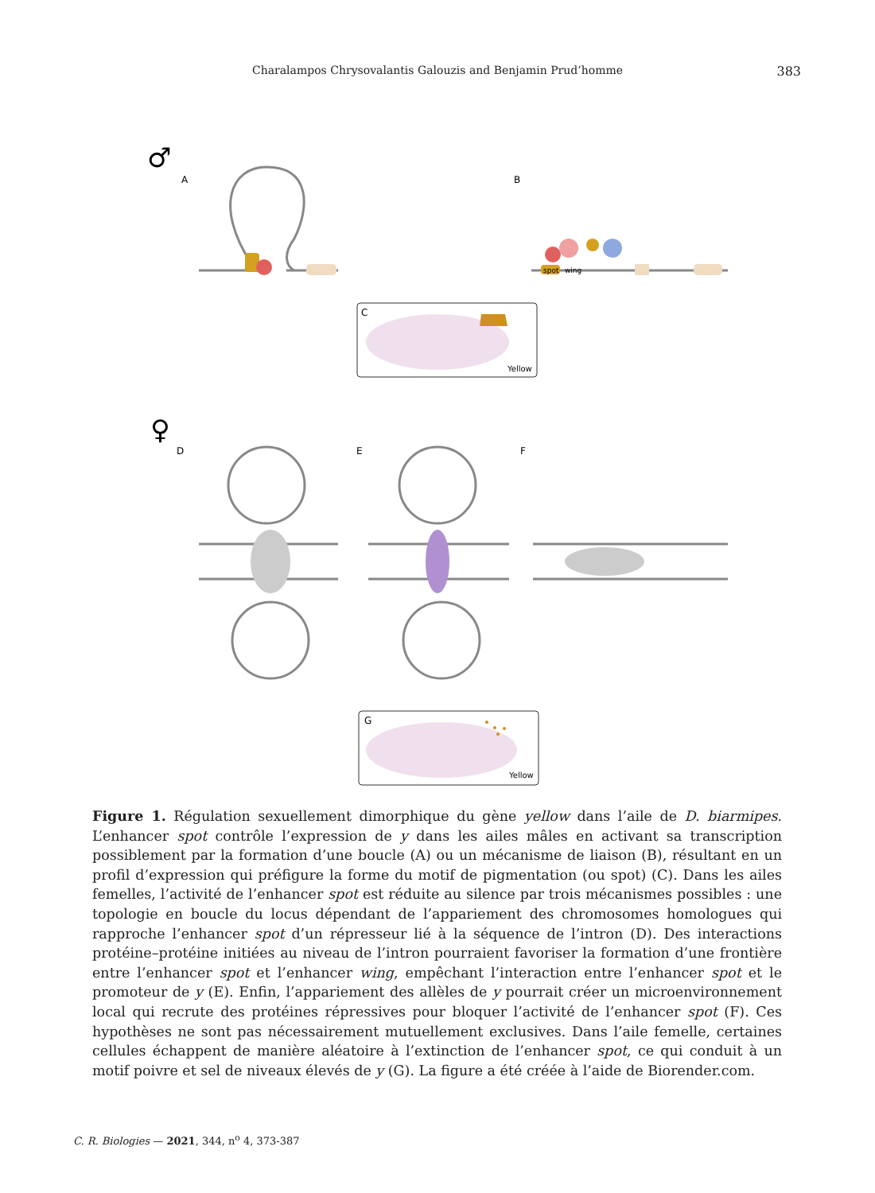Charalampos Chrysovalantis Galouzis and Benjamin Prud’homme
383
♂
A
B
spot
wing
C
Yellow
♀
D
E
F
G
Yellow
Figure 1. Régulation sexuellement dimorphique du gène yellow dans l’aile de D. biarmipes. L’enhancer spot contrôle l’expression de y dans les ailes mâles en activant sa transcription possiblement par la formation d’une boucle (A) ou un mécanisme de liaison (B), résultant en un profil d’expression qui préfigure la forme du motif de pigmentation (ou spot) (C). Dans les ailes femelles, l’activité de l’enhancer spot est réduite au silence par trois mécanismes possibles : une topologie en boucle du locus dépendant de l’appariement des chromosomes homologues qui rapproche l’enhancer spot d’un répresseur lié à la séquence de l’intron (D). Des interactions protéine–protéine initiées au niveau de l’intron pourraient favoriser la formation d’une frontière entre l’enhancer spot et l’enhancer wing, empêchant l’interaction entre l’enhancer spot et le promoteur de y (E). Enfin, l’appariement des allèles de y pourrait créer un microenvironnement local qui recrute des protéines répressives pour bloquer l’activité de l’enhancer spot (F). Ces hypothèses ne sont pas nécessairement mutuellement exclusives. Dans l’aile femelle, certaines cellules échappent de manière aléatoire à l’extinction de l’enhancer spot, ce qui conduit à un motif poivre et sel de niveaux élevés de y (G). La figure a été créée à l’aide de Biorender.com.
C. R. Biologies — 2021, 344, n<sup>o</sup> 4, 373-387